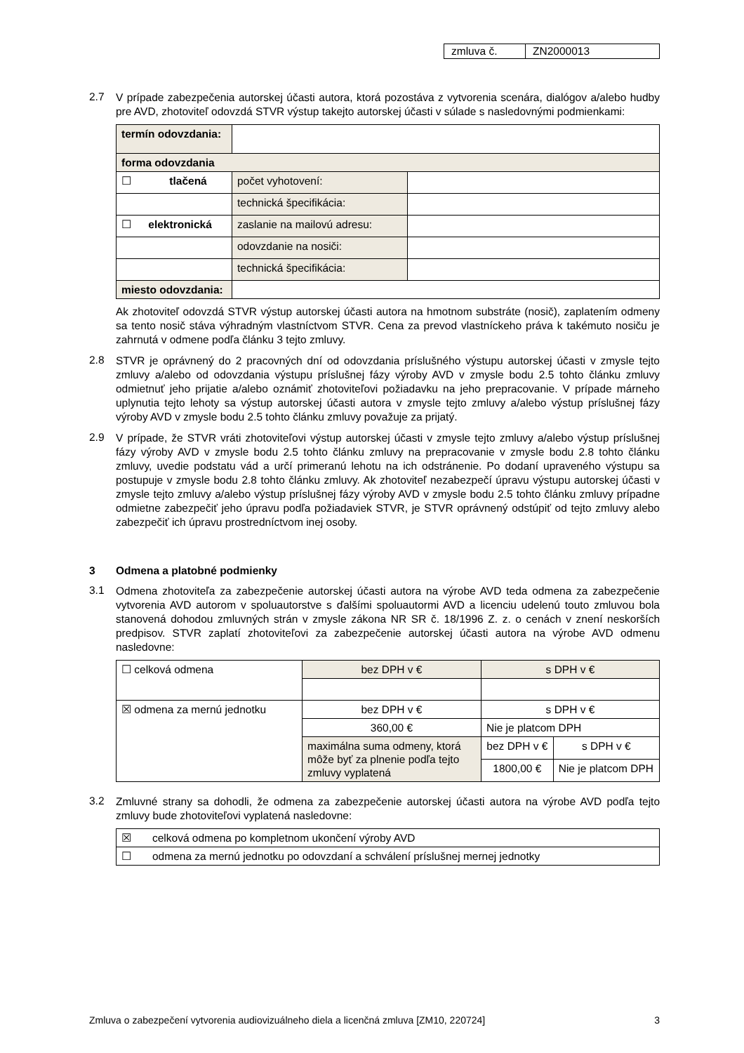| zmluva č. | ZN2000013 |
2.7
V prípade zabezpečenia autorskej účasti autora, ktorá pozostáva z vytvorenia scenára, dialógov a/alebo hudby pre AVD, zhotoviteľ odovzdá STVR výstup takejto autorskej účasti v súlade s nasledovnými podmienkami:
| termín odovzdania: | | |
| forma odovzdania | | |
| ☐ tlačená | počet vyhotovení: | |
| | technická špecifikácia: | |
| ☐ elektronická | zaslanie na mailovú adresu: | |
| | odovzdanie na nosiči: | |
| | technická špecifikácia: | |
| miesto odovzdania: | | |
Ak zhotoviteľ odovzdá STVR výstup autorskej účasti autora na hmotnom substráte (nosič), zaplatením odmeny sa tento nosič stáva výhradným vlastníctvom STVR. Cena za prevod vlastníckeho práva k takémuto nosiču je zahrnutá v odmene podľa článku 3 tejto zmluvy.
2.8
STVR je oprávnený do 2 pracovných dní od odovzdania príslušného výstupu autorskej účasti v zmysle tejto zmluvy a/alebo od odovzdania výstupu príslušnej fázy výroby AVD v zmysle bodu 2.5 tohto článku zmluvy odmietnuť jeho prijatie a/alebo oznámiť zhotoviteľovi požiadavku na jeho prepracovanie. V prípade márneho uplynutia tejto lehoty sa výstup autorskej účasti autora v zmysle tejto zmluvy a/alebo výstup príslušnej fázy výroby AVD v zmysle bodu 2.5 tohto článku zmluvy považuje za prijatý.
2.9
V prípade, že STVR vráti zhotoviteľovi výstup autorskej účasti v zmysle tejto zmluvy a/alebo výstup príslušnej fázy výroby AVD v zmysle bodu 2.5 tohto článku zmluvy na prepracovanie v zmysle bodu 2.8 tohto článku zmluvy, uvedie podstatu vád a určí primeranú lehotu na ich odstránenie. Po dodaní upraveného výstupu sa postupuje v zmysle bodu 2.8 tohto článku zmluvy. Ak zhotoviteľ nezabezpečí úpravu výstupu autorskej účasti v zmysle tejto zmluvy a/alebo výstup príslušnej fázy výroby AVD v zmysle bodu 2.5 tohto článku zmluvy prípadne odmietne zabezpečiť jeho úpravu podľa požiadaviek STVR, je STVR oprávnený odstúpiť od tejto zmluvy alebo zabezpečiť ich úpravu prostredníctvom inej osoby.
3 Odmena a platobné podmienky
3.1
Odmena zhotoviteľa za zabezpečenie autorskej účasti autora na výrobe AVD teda odmena za zabezpečenie vytvorenia AVD autorom v spoluautorstve s ďalšími spoluautormi AVD a licenciu udelenú touto zmluvou bola stanovená dohodou zmluvných strán v zmysle zákona NR SR č. 18/1996 Z. z. o cenách v znení neskorších predpisov. STVR zaplatí zhotoviteľovi za zabezpečenie autorskej účasti autora na výrobe AVD odmenu nasledovne:
| ☐ celková odmena | bez DPH v € | s DPH v € | |
| ☒ odmena za mernú jednotku | bez DPH v € | s DPH v € | |
| | 360,00 € | Nie je platcom DPH | |
| | maximálna suma odmeny, ktorá môže byť za plnenie podľa tejto zmluvy vyplatená | bez DPH v € | s DPH v € |
| | | 1800,00 € | Nie je platcom DPH |
3.2
Zmluvné strany sa dohodli, že odmena za zabezpečenie autorskej účasti autora na výrobe AVD podľa tejto zmluvy bude zhotoviteľovi vyplatená nasledovne:
| ☒ | celková odmena po kompletnom ukončení výroby AVD |
| ☐ | odmena za mernú jednotku po odovzdaní a schválení príslušnej mernej jednotky |
Zmluva o zabezpečení vytvorenia audiovizuálneho diela a licenčná zmluva [ZM10, 220724] 3